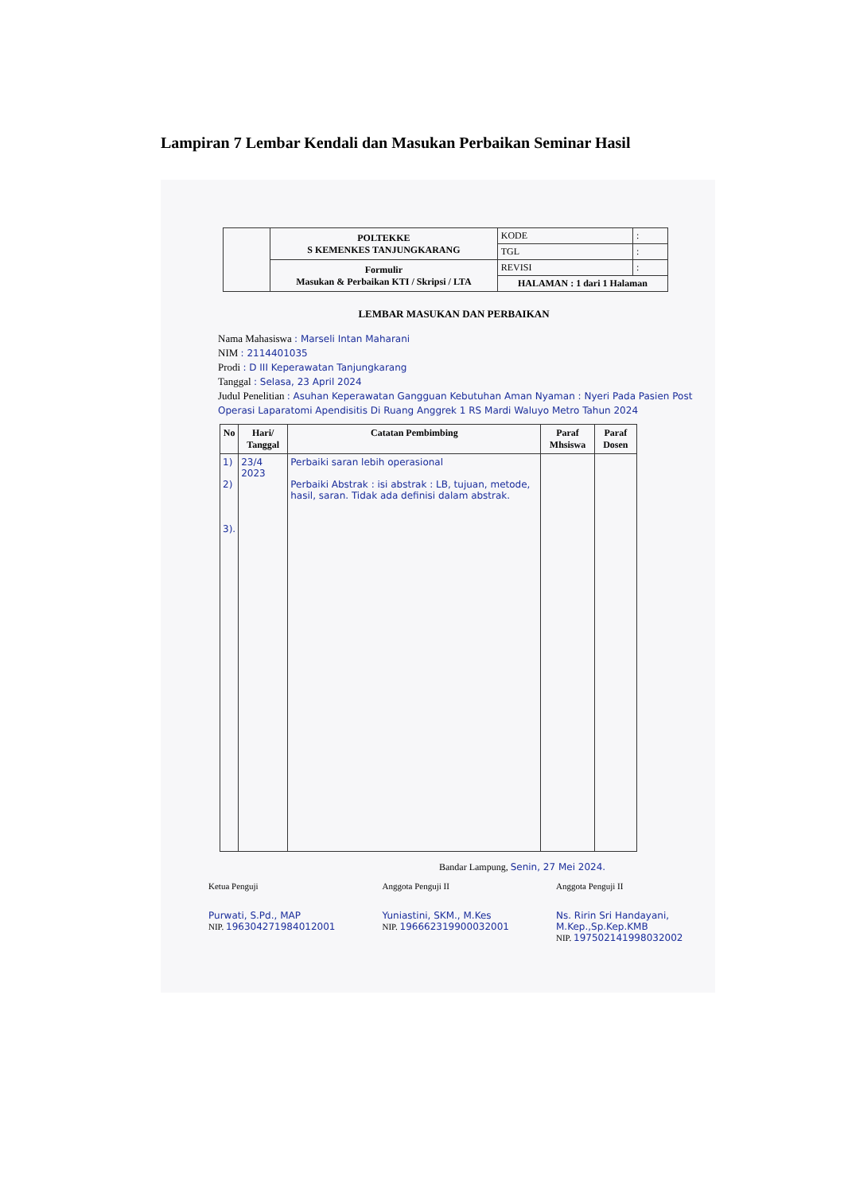Lampiran 7 Lembar Kendali dan Masukan Perbaikan Seminar Hasil
| | POLTEKKE S KEMENKES TANJUNGKARANG | KODE | : |
| | | TGL | : |
| | Formulir Masukan & Perbaikan KTI / Skripsi / LTA | REVISI | : |
| | | HALAMAN : 1 dari 1 Halaman | |
LEMBAR MASUKAN DAN PERBAIKAN
Nama Mahasiswa : Marseli Intan Maharani
NIM : 2114401035
Prodi : D III Keperawatan Tanjungkarang
Tanggal : Selasa, 23 April 2024
Judul Penelitian : Asuhan Keperawatan Gangguan Kebutuhan Aman Nyaman : Nyeri Pada Pasien Post Operasi Laparatomi Apendisitis Di Ruang Anggrek 1 RS Mardi Waluyo Metro Tahun 2024
| No | Hari/ Tanggal | Catatan Pembimbing | Paraf Mhsiswa | Paraf Dosen |
| --- | --- | --- | --- | --- |
| 1) 2) 3). | 23/4 2023 | Perbaiki saran lebih operasional Perbaiki Abstrak : isi abstrak : LB, tujuan, metode, hasil, saran. Tidak ada definisi dalam abstrak. | | |
Bandar Lampung, Senin, 27 Mei 2024.
Ketua Penguji
Purwati, S.Pd., MAP
NIP. 196304271984012001
Anggota Penguji II
Yuniastini, SKM., M.Kes
NIP. 196662319900032001
Anggota Penguji II
Ns. Ririn Sri Handayani, M.Kep.,Sp.Kep.KMB
NIP. 197502141998032002